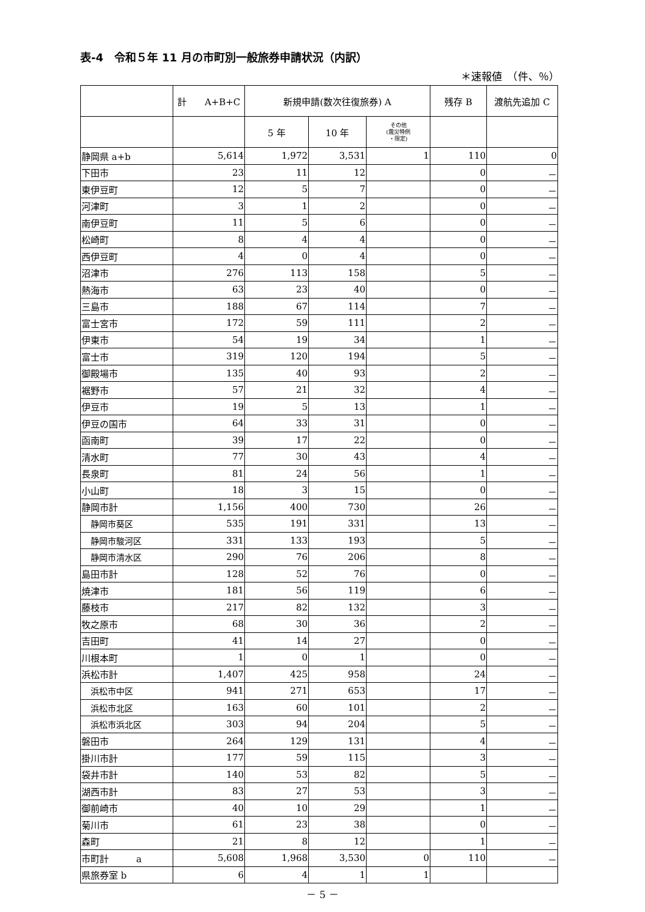表-4　令和５年 11 月の市町別一般旅券申請状況（内訳）
＊速報値　（件、％）
| | 計 A+B+C | 新規申請(数次往復旅券) A | | | 残存 B | 渡航先追加 C |
| --- | --- | --- | --- | --- | --- | --- |
| | | 5 年 | 10 年 | その他 (震災特例 ・限定) | | |
| 静岡県 a+b | 5,614 | 1,972 | 3,531 | 1 | 110 | 0 |
| 下田市 | 23 | 11 | 12 | | 0 | － |
| 東伊豆町 | 12 | 5 | 7 | | 0 | － |
| 河津町 | 3 | 1 | 2 | | 0 | － |
| 南伊豆町 | 11 | 5 | 6 | | 0 | － |
| 松崎町 | 8 | 4 | 4 | | 0 | － |
| 西伊豆町 | 4 | 0 | 4 | | 0 | － |
| 沼津市 | 276 | 113 | 158 | | 5 | － |
| 熱海市 | 63 | 23 | 40 | | 0 | － |
| 三島市 | 188 | 67 | 114 | | 7 | － |
| 富士宮市 | 172 | 59 | 111 | | 2 | － |
| 伊東市 | 54 | 19 | 34 | | 1 | － |
| 富士市 | 319 | 120 | 194 | | 5 | － |
| 御殿場市 | 135 | 40 | 93 | | 2 | － |
| 裾野市 | 57 | 21 | 32 | | 4 | － |
| 伊豆市 | 19 | 5 | 13 | | 1 | － |
| 伊豆の国市 | 64 | 33 | 31 | | 0 | － |
| 函南町 | 39 | 17 | 22 | | 0 | － |
| 清水町 | 77 | 30 | 43 | | 4 | － |
| 長泉町 | 81 | 24 | 56 | | 1 | － |
| 小山町 | 18 | 3 | 15 | | 0 | － |
| 静岡市計 | 1,156 | 400 | 730 | | 26 | － |
| 静岡市葵区 | 535 | 191 | 331 | | 13 | － |
| 静岡市駿河区 | 331 | 133 | 193 | | 5 | － |
| 静岡市清水区 | 290 | 76 | 206 | | 8 | － |
| 島田市計 | 128 | 52 | 76 | | 0 | － |
| 焼津市 | 181 | 56 | 119 | | 6 | － |
| 藤枝市 | 217 | 82 | 132 | | 3 | － |
| 牧之原市 | 68 | 30 | 36 | | 2 | － |
| 吉田町 | 41 | 14 | 27 | | 0 | － |
| 川根本町 | 1 | 0 | 1 | | 0 | － |
| 浜松市計 | 1,407 | 425 | 958 | | 24 | － |
| 浜松市中区 | 941 | 271 | 653 | | 17 | － |
| 浜松市北区 | 163 | 60 | 101 | | 2 | － |
| 浜松市浜北区 | 303 | 94 | 204 | | 5 | － |
| 磐田市 | 264 | 129 | 131 | | 4 | － |
| 掛川市計 | 177 | 59 | 115 | | 3 | － |
| 袋井市計 | 140 | 53 | 82 | | 5 | － |
| 湖西市計 | 83 | 27 | 53 | | 3 | － |
| 御前崎市 | 40 | 10 | 29 | | 1 | － |
| 菊川市 | 61 | 23 | 38 | | 0 | － |
| 森町 | 21 | 8 | 12 | | 1 | － |
| 市町計 a | 5,608 | 1,968 | 3,530 | 0 | 110 | － |
| 県旅券室 b | 6 | 4 | 1 | 1 | | |
－ 5 －